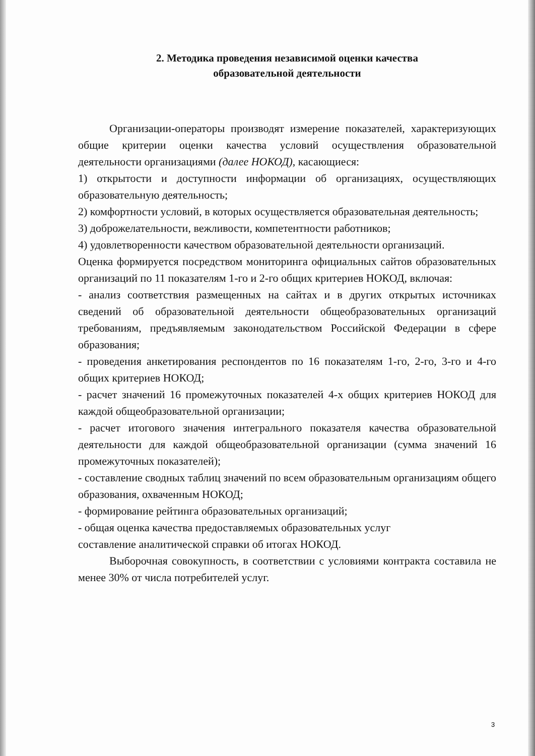2. Методика проведения независимой оценки качества
образовательной деятельности
Организации-операторы производят измерение показателей, характеризующих общие критерии оценки качества условий осуществления образовательной деятельности организациями (далее НОКОД), касающиеся:
1) открытости и доступности информации об организациях, осуществляющих образовательную деятельность;
2) комфортности условий, в которых осуществляется образовательная деятельность;
3) доброжелательности, вежливости, компетентности работников;
4) удовлетворенности качеством образовательной деятельности организаций.
Оценка формируется посредством мониторинга официальных сайтов образовательных организаций по 11 показателям 1-го и 2-го общих критериев НОКОД, включая:
- анализ соответствия размещенных на сайтах и в других открытых источниках сведений об образовательной деятельности общеобразовательных организаций требованиям, предъявляемым законодательством Российской Федерации в сфере образования;
- проведения анкетирования респондентов по 16 показателям 1-го, 2-го, 3-го и 4-го общих критериев НОКОД;
- расчет значений 16 промежуточных показателей 4-х общих критериев НОКОД для каждой общеобразовательной организации;
- расчет итогового значения интегрального показателя качества образовательной деятельности для каждой общеобразовательной организации (сумма значений 16 промежуточных показателей);
- составление сводных таблиц значений по всем образовательным организациям общего образования, охваченным НОКОД;
- формирование рейтинга образовательных организаций;
- общая оценка качества предоставляемых образовательных услуг
составление аналитической справки об итогах НОКОД.
Выборочная совокупность, в соответствии с условиями контракта составила не менее 30% от числа потребителей услуг.
3